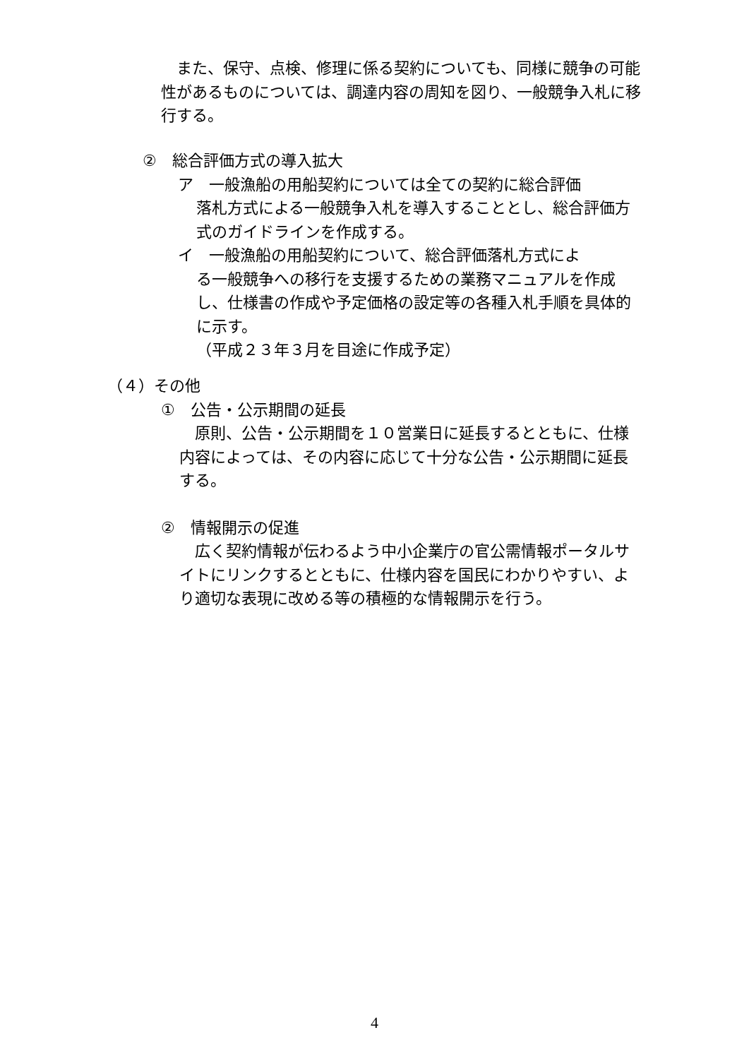また、保守、点検、修理に係る契約についても、同様に競争の可能性があるものについては、調達内容の周知を図り、一般競争入札に移行する。
②　総合評価方式の導入拡大
ア　一般漁船の用船契約については全ての契約に総合評価
落札方式による一般競争入札を導入することとし、総合評価方式のガイドラインを作成する。
イ　一般漁船の用船契約について、総合評価落札方式によ
る一般競争への移行を支援するための業務マニュアルを作成し、仕様書の作成や予定価格の設定等の各種入札手順を具体的に示す。
（平成２３年３月を目途に作成予定）
（４）その他
①　公告・公示期間の延長
　原則、公告・公示期間を１０営業日に延長するとともに、仕様内容によっては、その内容に応じて十分な公告・公示期間に延長する。
②　情報開示の促進
　広く契約情報が伝わるよう中小企業庁の官公需情報ポータルサイトにリンクするとともに、仕様内容を国民にわかりやすい、より適切な表現に改める等の積極的な情報開示を行う。
4